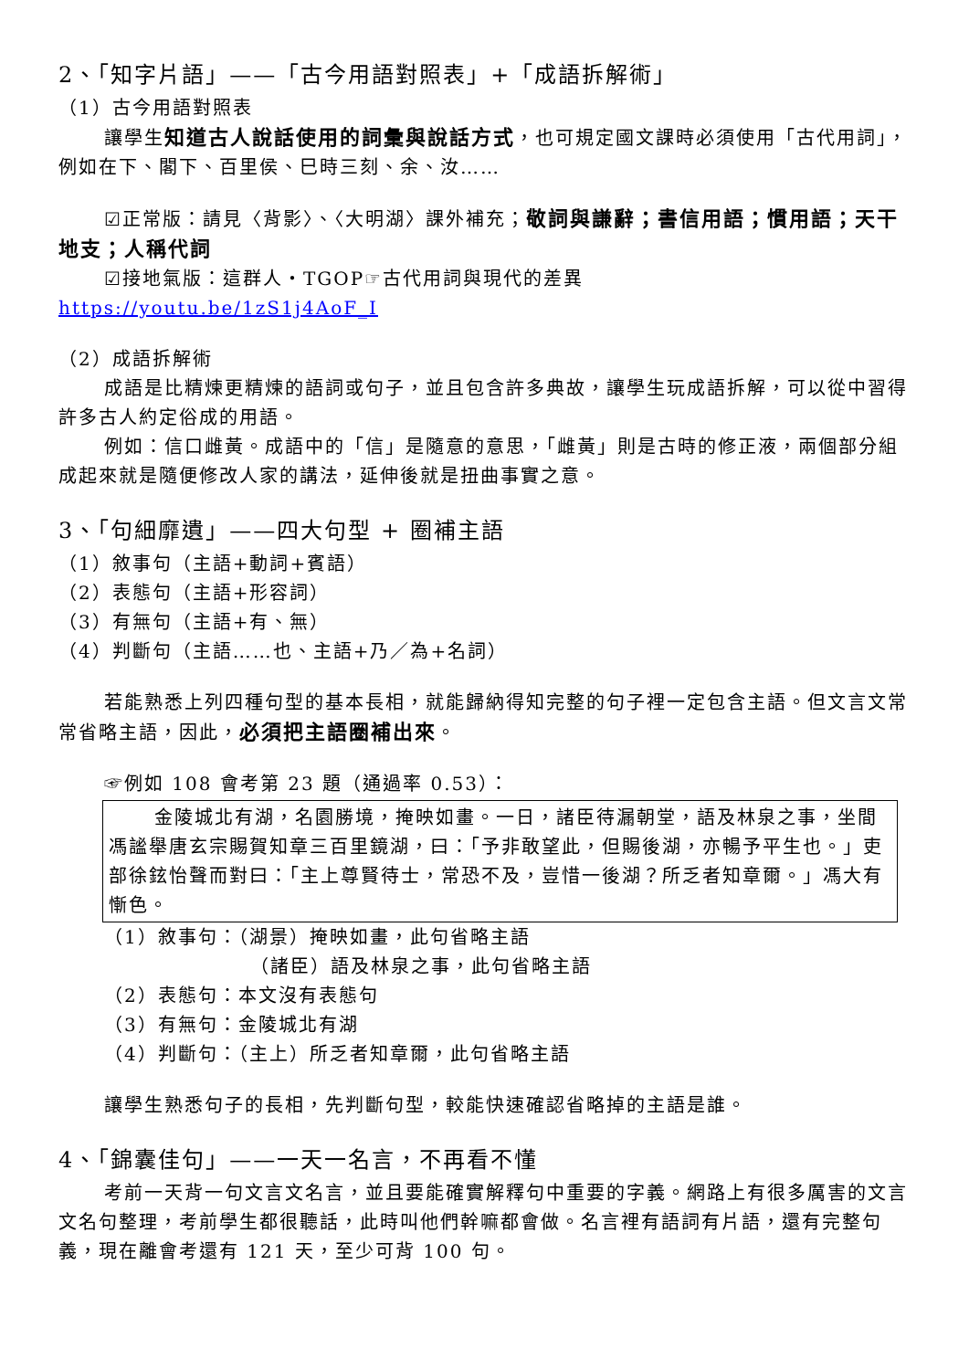2、「知字片語」——「古今用語對照表」+「成語拆解術」
（1）古今用語對照表
讓學生知道古人說話使用的詞彙與說話方式，也可規定國文課時必須使用「古代用詞」，例如在下、閣下、百里侯、巳時三刻、余、汝……
☑正常版：請見〈背影〉、〈大明湖〉課外補充；敬詞與謙辭；書信用語；慣用語；天干地支；人稱代詞
☑接地氣版：這群人‧TGOP☞古代用詞與現代的差異 https://youtu.be/1zS1j4AoF_I
（2）成語拆解術
成語是比精煉更精煉的語詞或句子，並且包含許多典故，讓學生玩成語拆解，可以從中習得許多古人約定俗成的用語。
例如：信口雌黃。成語中的「信」是隨意的意思，「雌黃」則是古時的修正液，兩個部分組成起來就是隨便修改人家的講法，延伸後就是扭曲事實之意。
3、「句細靡遺」——四大句型 + 圈補主語
（1）敘事句（主語+動詞+賓語）
（2）表態句（主語+形容詞）
（3）有無句（主語+有、無）
（4）判斷句（主語……也、主語+乃／為+名詞）
若能熟悉上列四種句型的基本長相，就能歸納得知完整的句子裡一定包含主語。但文言文常常省略主語，因此，必須把主語圈補出來。
☞例如 108 會考第 23 題（通過率 0.53）：
金陵城北有湖，名園勝境，掩映如畫。一日，諸臣待漏朝堂，語及林泉之事，坐間馮謐舉唐玄宗賜賀知章三百里鏡湖，曰：「予非敢望此，但賜後湖，亦暢予平生也。」吏部徐鉉怡聲而對曰：「主上尊賢待士，常恐不及，豈惜一後湖？所乏者知章爾。」馮大有慚色。
（1）敘事句：（湖景）掩映如畫，此句省略主語
（諸臣）語及林泉之事，此句省略主語
（2）表態句：本文沒有表態句
（3）有無句：金陵城北有湖
（4）判斷句：（主上）所乏者知章爾，此句省略主語
讓學生熟悉句子的長相，先判斷句型，較能快速確認省略掉的主語是誰。
4、「錦囊佳句」——一天一名言，不再看不懂
考前一天背一句文言文名言，並且要能確實解釋句中重要的字義。網路上有很多厲害的文言文名句整理，考前學生都很聽話，此時叫他們幹嘛都會做。名言裡有語詞有片語，還有完整句義，現在離會考還有 121 天，至少可背 100 句。